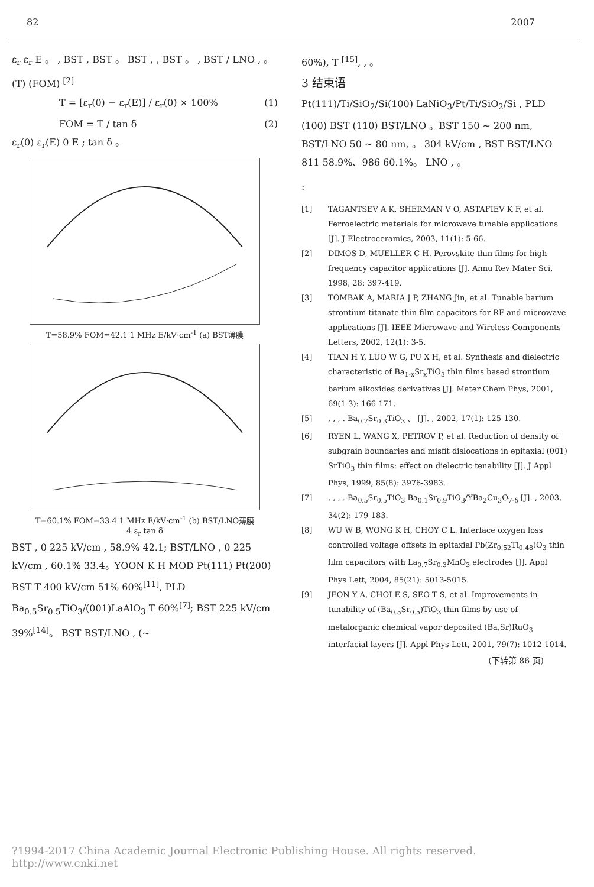82 2007
ε<sub>r</sub> ε<sub>r</sub> E 。 , BST , BST 。 BST , , BST 。 , BST / LNO , 。
(T) (FOM) <sup>[2]</sup>
T = [ε<sub>r</sub>(0) − ε<sub>r</sub>(E)] / ε<sub>r</sub>(0) × 100% (1)
FOM = T / tan δ (2)
ε<sub>r</sub>(0) ε<sub>r</sub>(E) 0 E ; tan δ 。
T=58.9% FOM=42.1 1 MHz E/kV·cm<sup>-1</sup> (a) BST薄膜
T=60.1% FOM=33.4 1 MHz E/kV·cm<sup>-1</sup> (b) BST/LNO薄膜
4 ε<sub>r</sub> tan δ
BST , 0 225 kV/cm , 58.9% 42.1; BST/LNO , 0 225 kV/cm , 60.1% 33.4。YOON K H MOD Pt(111) Pt(200) BST T 400 kV/cm 51% 60%<sup>[11]</sup>, PLD Ba<sub>0.5</sub>Sr<sub>0.5</sub>TiO<sub>3</sub>/(001)LaAlO<sub>3</sub> T 60%<sup>[7]</sup>; BST 225 kV/cm 39%<sup>[14]</sup>。 BST BST/LNO , (~
60%), T <sup>[15]</sup>, , 。
3 结束语
Pt(111)/Ti/SiO<sub>2</sub>/Si(100) LaNiO<sub>3</sub>/Pt/Ti/SiO<sub>2</sub>/Si , PLD (100) BST (110) BST/LNO 。BST 150 ~ 200 nm, BST/LNO 50 ~ 80 nm, 。 304 kV/cm , BST BST/LNO 811 58.9%、986 60.1%。 LNO , 。
:
[1] TAGANTSEV A K, SHERMAN V O, ASTAFIEV K F, et al. Ferroelectric materials for microwave tunable applications [J]. J Electroceramics, 2003, 11(1): 5-66.
[2] DIMOS D, MUELLER C H. Perovskite thin films for high frequency capacitor applications [J]. Annu Rev Mater Sci, 1998, 28: 397-419.
[3] TOMBAK A, MARIA J P, ZHANG Jin, et al. Tunable barium strontium titanate thin film capacitors for RF and microwave applications [J]. IEEE Microwave and Wireless Components Letters, 2002, 12(1): 3-5.
[4] TIAN H Y, LUO W G, PU X H, et al. Synthesis and dielectric characteristic of Ba<sub>1-x</sub>Sr<sub>x</sub>TiO<sub>3</sub> thin films based strontium barium alkoxides derivatives [J]. Mater Chem Phys, 2001, 69(1-3): 166-171.
[5], , , . Ba<sub>0.7</sub>Sr<sub>0.3</sub>TiO<sub>3</sub> 、 [J]. , 2002, 17(1): 125-130.
[6] RYEN L, WANG X, PETROV P, et al. Reduction of density of subgrain boundaries and misfit dislocations in epitaxial (001) SrTiO<sub>3</sub> thin films: effect on dielectric tenability [J]. J Appl Phys, 1999, 85(8): 3976-3983.
[7], , , . Ba<sub>0.5</sub>Sr<sub>0.5</sub>TiO<sub>3</sub> Ba<sub>0.1</sub>Sr<sub>0.9</sub>TiO<sub>3</sub>/YBa<sub>2</sub>Cu<sub>3</sub>O<sub>7-δ</sub> [J]. , 2003, 34(2): 179-183.
[8] WU W B, WONG K H, CHOY C L. Interface oxygen loss controlled voltage offsets in epitaxial Pb(Zr<sub>0.52</sub>Ti<sub>0.48</sub>)O<sub>3</sub> thin film capacitors with La<sub>0.7</sub>Sr<sub>0.3</sub>MnO<sub>3</sub> electrodes [J]. Appl Phys Lett, 2004, 85(21): 5013-5015.
[9] JEON Y A, CHOI E S, SEO T S, et al. Improvements in tunability of (Ba<sub>0.5</sub>Sr<sub>0.5</sub>)TiO<sub>3</sub> thin films by use of metalorganic chemical vapor deposited (Ba,Sr)RuO<sub>3</sub> interfacial layers [J]. Appl Phys Lett, 2001, 79(7): 1012-1014.
(下转第 86 页)
?1994-2017 China Academic Journal Electronic Publishing House. All rights reserved. http://www.cnki.net